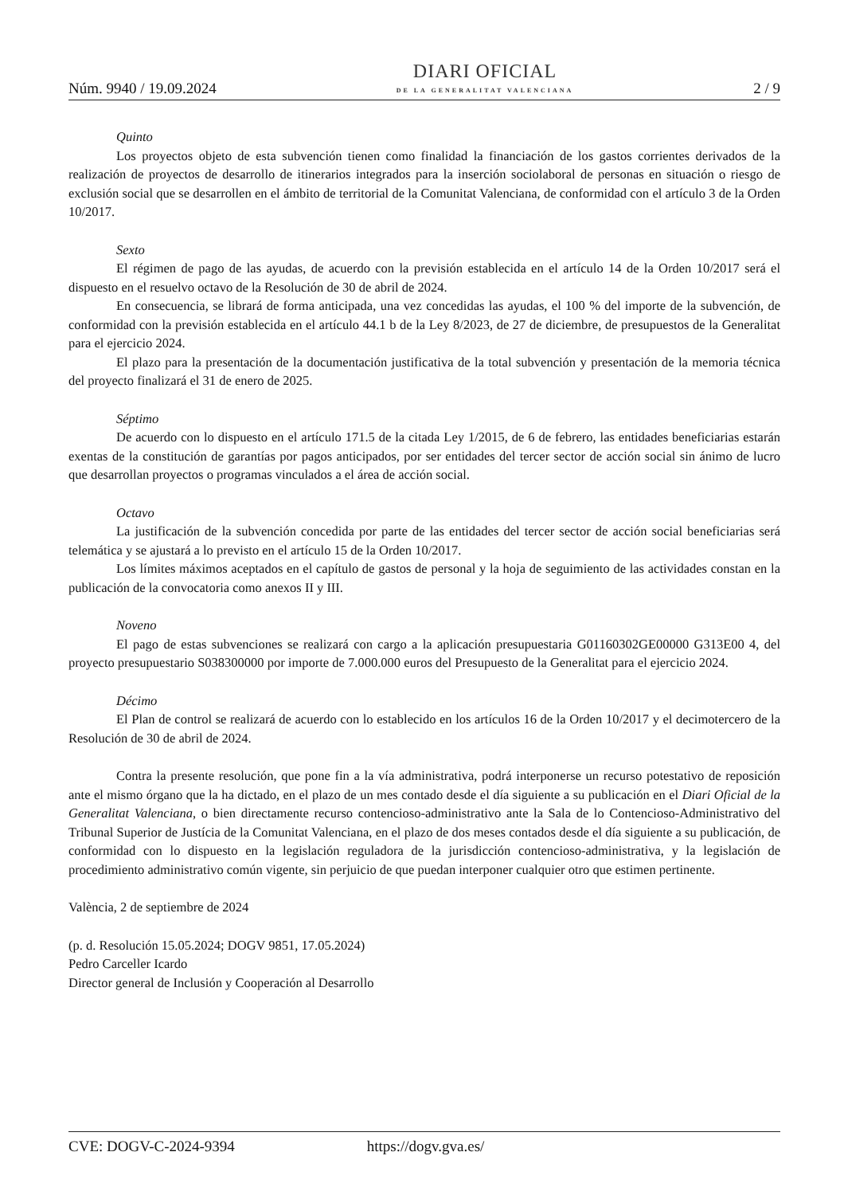Núm. 9940 / 19.09.2024
DIARI OFICIAL
DE LA GENERALITAT VALENCIANA
2 / 9
Quinto
Los proyectos objeto de esta subvención tienen como finalidad la financiación de los gastos corrientes derivados de la realización de proyectos de desarrollo de itinerarios integrados para la inserción sociolaboral de personas en situación o riesgo de exclusión social que se desarrollen en el ámbito de territorial de la Comunitat Valenciana, de conformidad con el artículo 3 de la Orden 10/2017.
Sexto
El régimen de pago de las ayudas, de acuerdo con la previsión establecida en el artículo 14 de la Orden 10/2017 será el dispuesto en el resuelvo octavo de la Resolución de 30 de abril de 2024.
En consecuencia, se librará de forma anticipada, una vez concedidas las ayudas, el 100 % del importe de la subvención, de conformidad con la previsión establecida en el artículo 44.1 b de la Ley 8/2023, de 27 de diciembre, de presupuestos de la Generalitat para el ejercicio 2024.
El plazo para la presentación de la documentación justificativa de la total subvención y presentación de la memoria técnica del proyecto finalizará el 31 de enero de 2025.
Séptimo
De acuerdo con lo dispuesto en el artículo 171.5 de la citada Ley 1/2015, de 6 de febrero, las entidades beneficiarias estarán exentas de la constitución de garantías por pagos anticipados, por ser entidades del tercer sector de acción social sin ánimo de lucro que desarrollan proyectos o programas vinculados a el área de acción social.
Octavo
La justificación de la subvención concedida por parte de las entidades del tercer sector de acción social beneficiarias será telemática y se ajustará a lo previsto en el artículo 15 de la Orden 10/2017.
Los límites máximos aceptados en el capítulo de gastos de personal y la hoja de seguimiento de las actividades constan en la publicación de la convocatoria como anexos II y III.
Noveno
El pago de estas subvenciones se realizará con cargo a la aplicación presupuestaria G01160302GE00000 G313E00 4, del proyecto presupuestario S038300000 por importe de 7.000.000 euros del Presupuesto de la Generalitat para el ejercicio 2024.
Décimo
El Plan de control se realizará de acuerdo con lo establecido en los artículos 16 de la Orden 10/2017 y el decimotercero de la Resolución de 30 de abril de 2024.
Contra la presente resolución, que pone fin a la vía administrativa, podrá interponerse un recurso potestativo de reposición ante el mismo órgano que la ha dictado, en el plazo de un mes contado desde el día siguiente a su publicación en el Diari Oficial de la Generalitat Valenciana, o bien directamente recurso contencioso-administrativo ante la Sala de lo Contencioso-Administrativo del Tribunal Superior de Justícia de la Comunitat Valenciana, en el plazo de dos meses contados desde el día siguiente a su publicación, de conformidad con lo dispuesto en la legislación reguladora de la jurisdicción contencioso-administrativa, y la legislación de procedimiento administrativo común vigente, sin perjuicio de que puedan interponer cualquier otro que estimen pertinente.
València, 2 de septiembre de 2024
(p. d. Resolución 15.05.2024; DOGV 9851, 17.05.2024)
Pedro Carceller Icardo
Director general de Inclusión y Cooperación al Desarrollo
CVE: DOGV-C-2024-9394 https://dogv.gva.es/